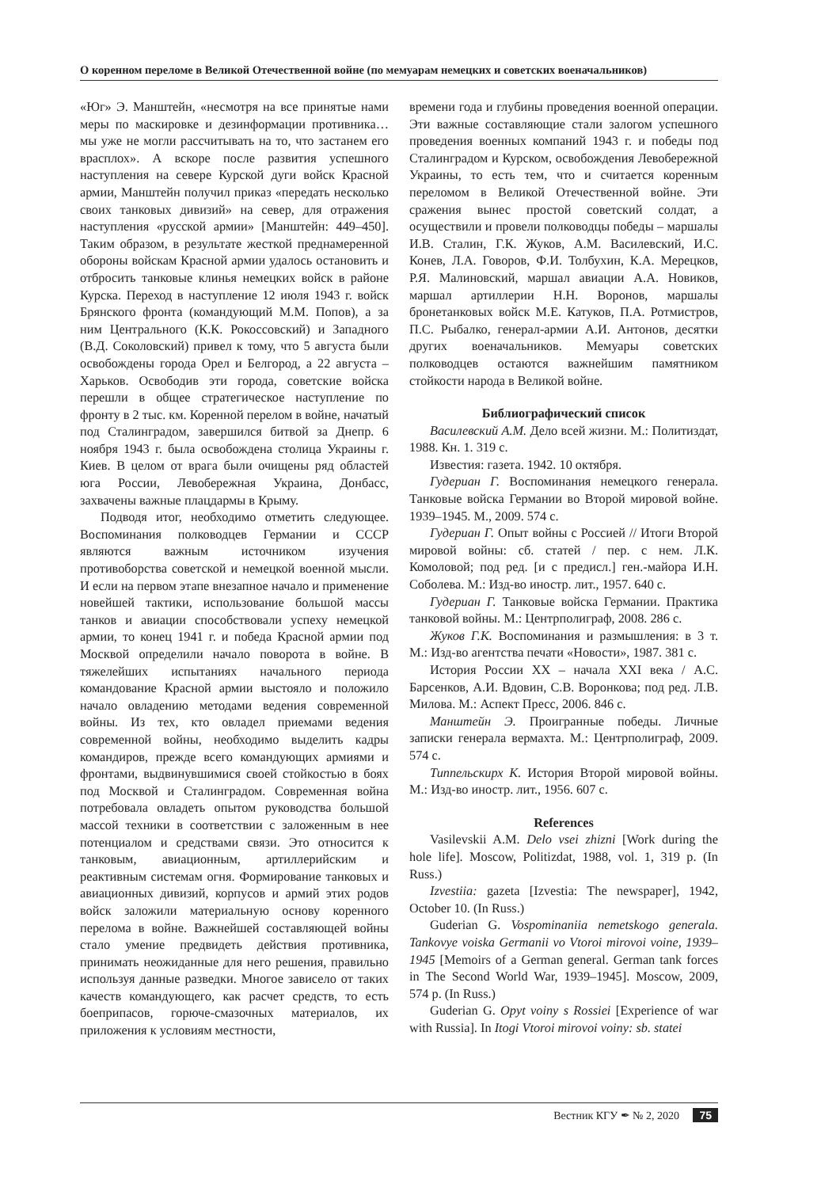О коренном переломе в Великой Отечественной войне (по мемуарам немецких и советских военачальников)
«Юг» Э. Манштейн, «несмотря на все принятые нами меры по маскировке и дезинформации противника… мы уже не могли рассчитывать на то, что застанем его врасплох». А вскоре после развития успешного наступления на севере Курской дуги войск Красной армии, Манштейн получил приказ «передать несколько своих танковых дивизий» на север, для отражения наступления «русской армии» [Манштейн: 449–450]. Таким образом, в результате жесткой преднамеренной обороны войскам Красной армии удалось остановить и отбросить танковые клинья немецких войск в районе Курска. Переход в наступление 12 июля 1943 г. войск Брянского фронта (командующий М.М. Попов), а за ним Центрального (К.К. Рокоссовский) и Западного (В.Д. Соколовский) привел к тому, что 5 августа были освобождены города Орел и Белгород, а 22 августа – Харьков. Освободив эти города, советские войска перешли в общее стратегическое наступление по фронту в 2 тыс. км. Коренной перелом в войне, начатый под Сталинградом, завершился битвой за Днепр. 6 ноября 1943 г. была освобождена столица Украины г. Киев. В целом от врага были очищены ряд областей юга России, Левобережная Украина, Донбасс, захвачены важные плацдармы в Крыму.
Подводя итог, необходимо отметить следующее. Воспоминания полководцев Германии и СССР являются важным источником изучения противоборства советской и немецкой военной мысли. И если на первом этапе внезапное начало и применение новейшей тактики, использование большой массы танков и авиации способствовали успеху немецкой армии, то конец 1941 г. и победа Красной армии под Москвой определили начало поворота в войне. В тяжелейших испытаниях начального периода командование Красной армии выстояло и положило начало овладению методами ведения современной войны. Из тех, кто овладел приемами ведения современной войны, необходимо выделить кадры командиров, прежде всего командующих армиями и фронтами, выдвинувшимися своей стойкостью в боях под Москвой и Сталинградом. Современная война потребовала овладеть опытом руководства большой массой техники в соответствии с заложенным в нее потенциалом и средствами связи. Это относится к танковым, авиационным, артиллерийским и реактивным системам огня. Формирование танковых и авиационных дивизий, корпусов и армий этих родов войск заложили материальную основу коренного перелома в войне. Важнейшей составляющей войны стало умение предвидеть действия противника, принимать неожиданные для него решения, правильно используя данные разведки. Многое зависело от таких качеств командующего, как расчет средств, то есть боеприпасов, горюче-смазочных материалов, их приложения к условиям местности,
времени года и глубины проведения военной операции. Эти важные составляющие стали залогом успешного проведения военных компаний 1943 г. и победы под Сталинградом и Курском, освобождения Левобережной Украины, то есть тем, что и считается коренным переломом в Великой Отечественной войне. Эти сражения вынес простой советский солдат, а осуществили и провели полководцы победы – маршалы И.В. Сталин, Г.К. Жуков, А.М. Василевский, И.С. Конев, Л.А. Говоров, Ф.И. Толбухин, К.А. Мерецков, Р.Я. Малиновский, маршал авиации А.А. Новиков, маршал артиллерии Н.Н. Воронов, маршалы бронетанковых войск М.Е. Катуков, П.А. Ротмистров, П.С. Рыбалко, генерал-армии А.И. Антонов, десятки других военачальников. Мемуары советских полководцев остаются важнейшим памятником стойкости народа в Великой войне.
Библиографический список
Василевский А.М. Дело всей жизни. М.: Политиздат, 1988. Кн. 1. 319 с.
Известия: газета. 1942. 10 октября.
Гудериан Г. Воспоминания немецкого генерала. Танковые войска Германии во Второй мировой войне. 1939–1945. М., 2009. 574 с.
Гудериан Г. Опыт войны с Россией // Итоги Второй мировой войны: сб. статей / пер. с нем. Л.К. Комоловой; под ред. [и с предисл.] ген.-майора И.Н. Соболева. М.: Изд-во иностр. лит., 1957. 640 с.
Гудериан Г. Танковые войска Германии. Практика танковой войны. М.: Центрполиграф, 2008. 286 с.
Жуков Г.К. Воспоминания и размышления: в 3 т. М.: Изд-во агентства печати «Новости», 1987. 381 с.
История России XX – начала XXI века / А.С. Барсенков, А.И. Вдовин, С.В. Воронкова; под ред. Л.В. Милова. М.: Аспект Пресс, 2006. 846 с.
Манштейн Э. Проигранные победы. Личные записки генерала вермахта. М.: Центрполиграф, 2009. 574 с.
Типпельскирх К. История Второй мировой войны. М.: Изд-во иностр. лит., 1956. 607 с.
References
Vasilevskii A.M. Delo vsei zhizni [Work during the hole life]. Moscow, Politizdat, 1988, vol. 1, 319 p. (In Russ.)
Izvestiia: gazeta [Izvestia: The newspaper], 1942, October 10. (In Russ.)
Guderian G. Vospominaniia nemetskogo generala. Tankovye voiska Germanii vo Vtoroi mirovoi voine, 1939–1945 [Memoirs of a German general. German tank forces in The Second World War, 1939–1945]. Moscow, 2009, 574 p. (In Russ.)
Guderian G. Opyt voiny s Rossiei [Experience of war with Russia]. In Itogi Vtoroi mirovoi voiny: sb. statei
Вестник КГУ ✒ № 2, 2020 75